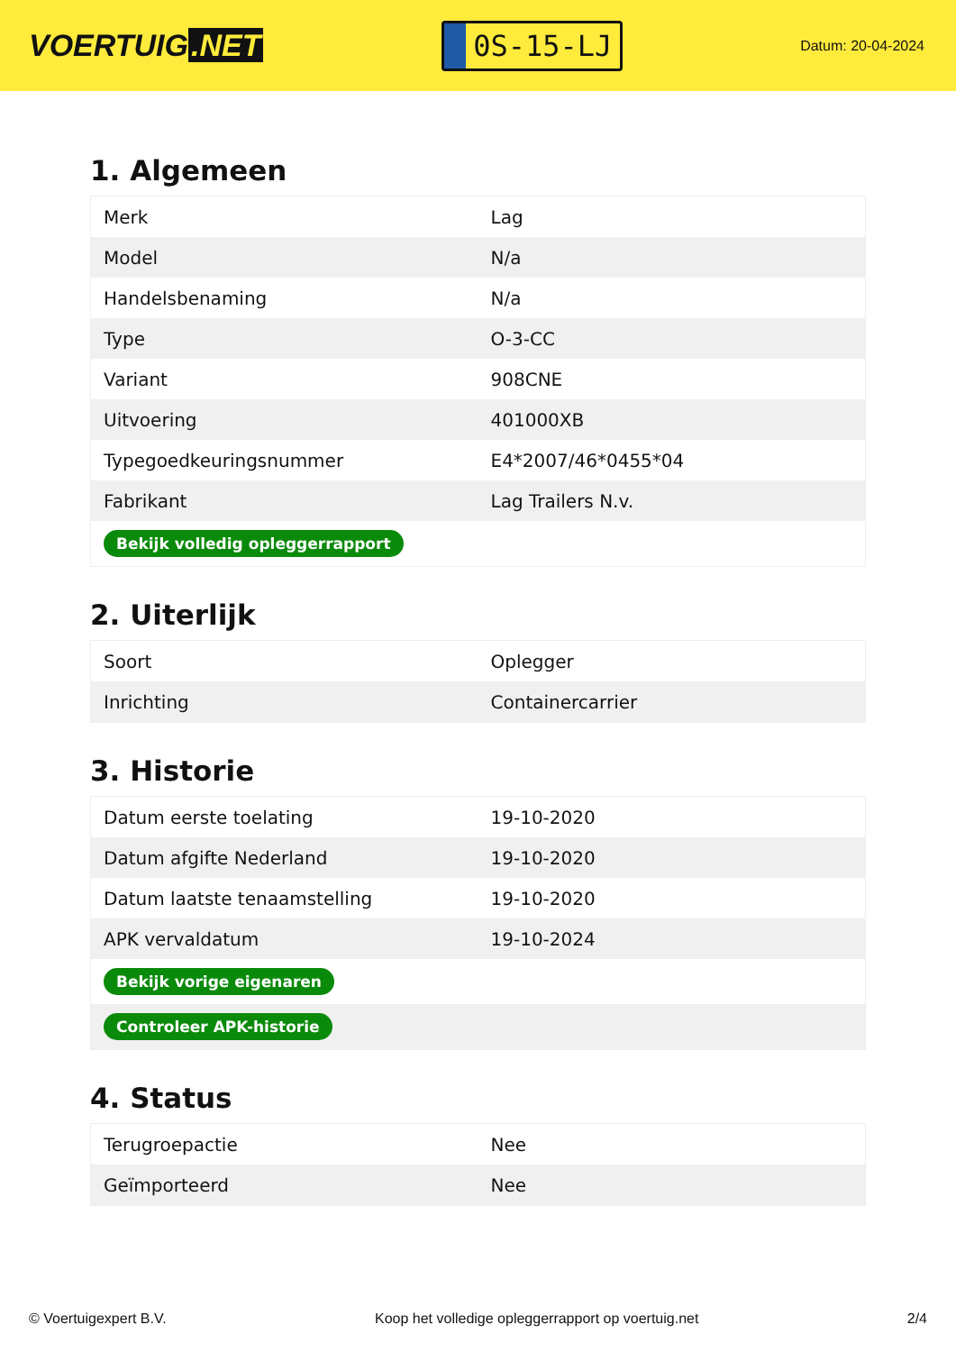VOERTUIG.NET
0S-15-LJ
Datum: 20-04-2024
1. Algemeen
| Merk | Lag |
| Model | N/a |
| Handelsbenaming | N/a |
| Type | O-3-CC |
| Variant | 908CNE |
| Uitvoering | 401000XB |
| Typegoedkeuringsnummer | E4*2007/46*0455*04 |
| Fabrikant | Lag Trailers N.v. |
| Bekijk volledig opleggerrapport | |
2. Uiterlijk
| Soort | Oplegger |
| Inrichting | Containercarrier |
3. Historie
| Datum eerste toelating | 19-10-2020 |
| Datum afgifte Nederland | 19-10-2020 |
| Datum laatste tenaamstelling | 19-10-2020 |
| APK vervaldatum | 19-10-2024 |
| Bekijk vorige eigenaren | |
| Controleer APK-historie | |
4. Status
| Terugroepactie | Nee |
| Geïmporteerd | Nee |
© Voertuigexpert B.V. Koop het volledige opleggerrapport op voertuig.net 2/4